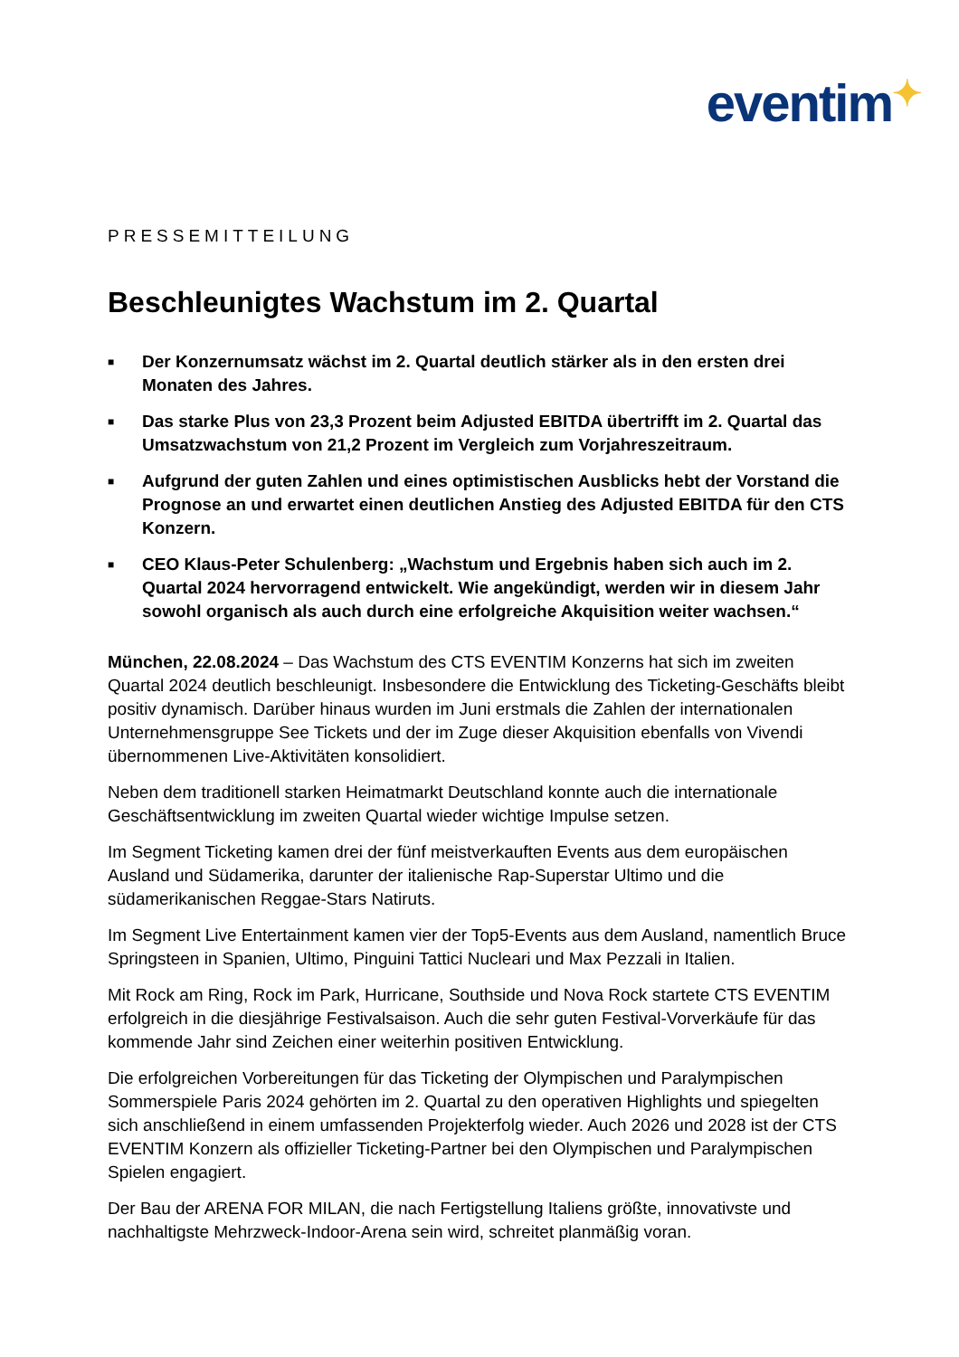eventim✦
PRESSEMITTEILUNG
Beschleunigtes Wachstum im 2. Quartal
■ Der Konzernumsatz wächst im 2. Quartal deutlich stärker als in den ersten drei Monaten des Jahres.
■ Das starke Plus von 23,3 Prozent beim Adjusted EBITDA übertrifft im 2. Quartal das Umsatzwachstum von 21,2 Prozent im Vergleich zum Vorjahreszeitraum.
■ Aufgrund der guten Zahlen und eines optimistischen Ausblicks hebt der Vorstand die Prognose an und erwartet einen deutlichen Anstieg des Adjusted EBITDA für den CTS Konzern.
■ CEO Klaus-Peter Schulenberg: „Wachstum und Ergebnis haben sich auch im 2. Quartal 2024 hervorragend entwickelt. Wie angekündigt, werden wir in diesem Jahr sowohl organisch als auch durch eine erfolgreiche Akquisition weiter wachsen.“
München, 22.08.2024 – Das Wachstum des CTS EVENTIM Konzerns hat sich im zweiten Quartal 2024 deutlich beschleunigt. Insbesondere die Entwicklung des Ticketing-Geschäfts bleibt positiv dynamisch. Darüber hinaus wurden im Juni erstmals die Zahlen der internationalen Unternehmensgruppe See Tickets und der im Zuge dieser Akquisition ebenfalls von Vivendi übernommenen Live-Aktivitäten konsolidiert.
Neben dem traditionell starken Heimatmarkt Deutschland konnte auch die internationale Geschäftsentwicklung im zweiten Quartal wieder wichtige Impulse setzen.
Im Segment Ticketing kamen drei der fünf meistverkauften Events aus dem europäischen Ausland und Südamerika, darunter der italienische Rap-Superstar Ultimo und die südamerikanischen Reggae-Stars Natiruts.
Im Segment Live Entertainment kamen vier der Top5-Events aus dem Ausland, namentlich Bruce Springsteen in Spanien, Ultimo, Pinguini Tattici Nucleari und Max Pezzali in Italien.
Mit Rock am Ring, Rock im Park, Hurricane, Southside und Nova Rock startete CTS EVENTIM erfolgreich in die diesjährige Festivalsaison. Auch die sehr guten Festival-Vorverkäufe für das kommende Jahr sind Zeichen einer weiterhin positiven Entwicklung.
Die erfolgreichen Vorbereitungen für das Ticketing der Olympischen und Paralympischen Sommerspiele Paris 2024 gehörten im 2. Quartal zu den operativen Highlights und spiegelten sich anschließend in einem umfassenden Projekterfolg wieder. Auch 2026 und 2028 ist der CTS EVENTIM Konzern als offizieller Ticketing-Partner bei den Olympischen und Paralympischen Spielen engagiert.
Der Bau der ARENA FOR MILAN, die nach Fertigstellung Italiens größte, innovativste und nachhaltigste Mehrzweck-Indoor-Arena sein wird, schreitet planmäßig voran.